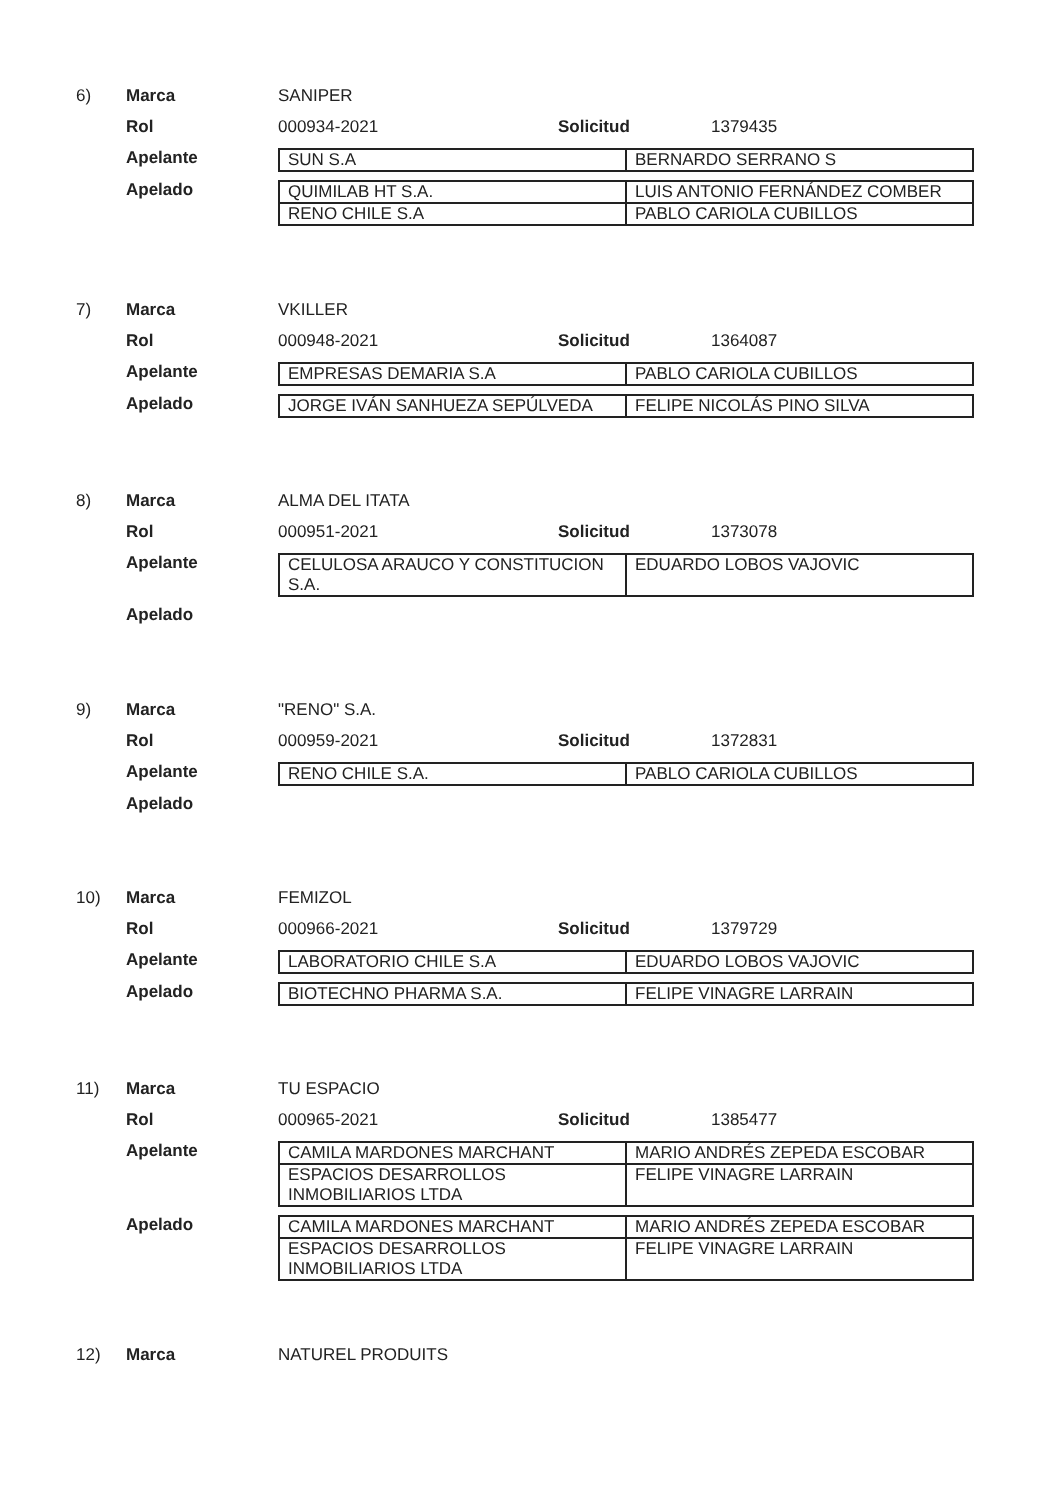6) Marca SANIPER
Rol 000934-2021 Solicitud 1379435
Apelante
| SUN S.A | BERNARDO SERRANO S |
Apelado
| QUIMILAB HT S.A. | LUIS ANTONIO FERNÁNDEZ COMBER |
| RENO CHILE S.A | PABLO CARIOLA CUBILLOS |
7) Marca VKILLER
Rol 000948-2021 Solicitud 1364087
Apelante
| EMPRESAS DEMARIA S.A | PABLO CARIOLA CUBILLOS |
Apelado
| JORGE IVÁN SANHUEZA SEPÚLVEDA | FELIPE NICOLÁS PINO SILVA |
8) Marca ALMA DEL ITATA
Rol 000951-2021 Solicitud 1373078
Apelante
| CELULOSA ARAUCO Y CONSTITUCION S.A. | EDUARDO LOBOS VAJOVIC |
Apelado
9) Marca "RENO" S.A.
Rol 000959-2021 Solicitud 1372831
Apelante
| RENO CHILE S.A. | PABLO CARIOLA CUBILLOS |
Apelado
10) Marca FEMIZOL
Rol 000966-2021 Solicitud 1379729
Apelante
| LABORATORIO CHILE S.A | EDUARDO LOBOS VAJOVIC |
Apelado
| BIOTECHNO PHARMA S.A. | FELIPE VINAGRE LARRAIN |
11) Marca TU ESPACIO
Rol 000965-2021 Solicitud 1385477
Apelante
| CAMILA MARDONES MARCHANT | MARIO ANDRÉS ZEPEDA ESCOBAR |
| ESPACIOS DESARROLLOS INMOBILIARIOS LTDA | FELIPE VINAGRE LARRAIN |
Apelado
| CAMILA MARDONES MARCHANT | MARIO ANDRÉS ZEPEDA ESCOBAR |
| ESPACIOS DESARROLLOS INMOBILIARIOS LTDA | FELIPE VINAGRE LARRAIN |
12) Marca NATUREL PRODUITS